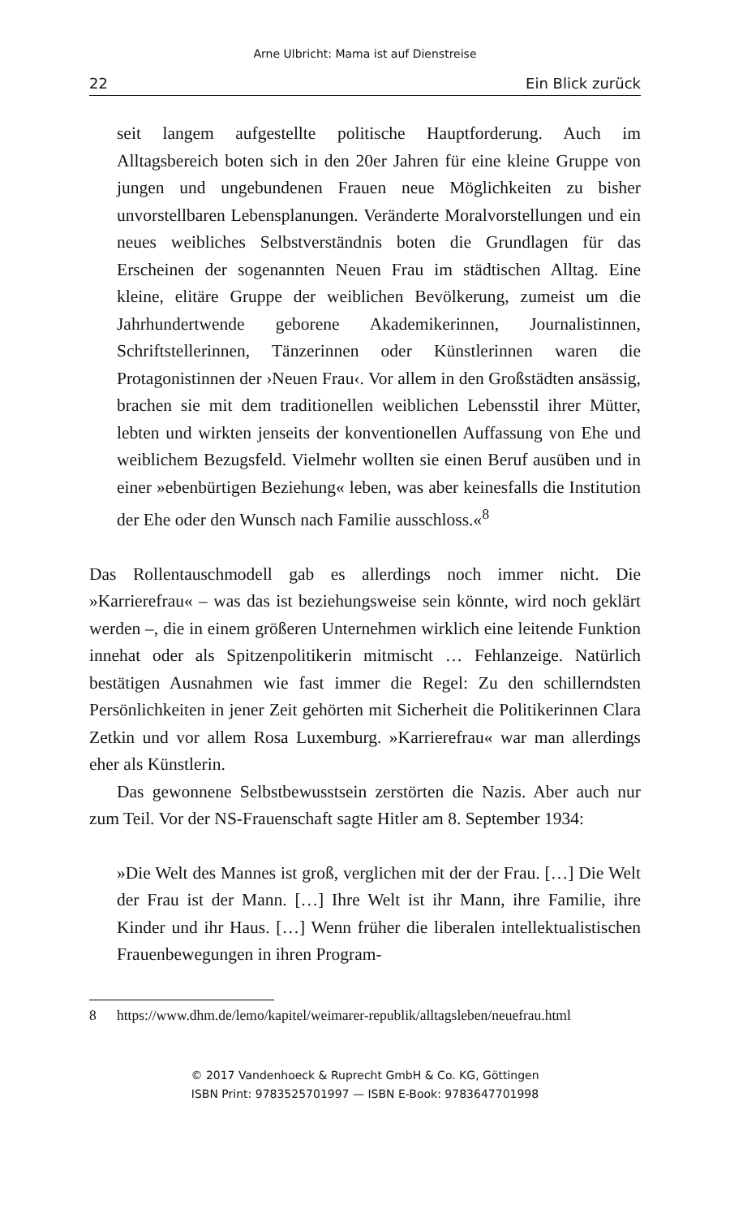Arne Ulbricht: Mama ist auf Dienstreise
22 Ein Blick zurück
seit langem aufgestellte politische Hauptforderung. Auch im Alltagsbereich boten sich in den 20er Jahren für eine kleine Gruppe von jungen und ungebundenen Frauen neue Möglichkeiten zu bisher unvorstellbaren Lebensplanungen. Veränderte Moralvorstellungen und ein neues weibliches Selbstverständnis boten die Grundlagen für das Erscheinen der sogenannten Neuen Frau im städtischen Alltag. Eine kleine, elitäre Gruppe der weiblichen Bevölkerung, zumeist um die Jahrhundertwende geborene Akademikerinnen, Journalistinnen, Schriftstellerinnen, Tänzerinnen oder Künstlerinnen waren die Protagonistinnen der ›Neuen Frau‹. Vor allem in den Großstädten ansässig, brachen sie mit dem traditionellen weiblichen Lebensstil ihrer Mütter, lebten und wirkten jenseits der konventionellen Auffassung von Ehe und weiblichem Bezugsfeld. Vielmehr wollten sie einen Beruf ausüben und in einer »ebenbürtigen Beziehung« leben, was aber keinesfalls die Institution der Ehe oder den Wunsch nach Familie ausschloss.«<sup>8</sup>
Das Rollentauschmodell gab es allerdings noch immer nicht. Die »Karrierefrau« – was das ist beziehungsweise sein könnte, wird noch geklärt werden –, die in einem größeren Unternehmen wirklich eine leitende Funktion innehat oder als Spitzenpolitikerin mitmischt … Fehlanzeige. Natürlich bestätigen Ausnahmen wie fast immer die Regel: Zu den schillerndsten Persönlichkeiten in jener Zeit gehörten mit Sicherheit die Politikerinnen Clara Zetkin und vor allem Rosa Luxemburg. »Karrierefrau« war man allerdings eher als Künstlerin.
Das gewonnene Selbstbewusstsein zerstörten die Nazis. Aber auch nur zum Teil. Vor der NS-Frauenschaft sagte Hitler am 8. September 1934:
»Die Welt des Mannes ist groß, verglichen mit der der Frau. […] Die Welt der Frau ist der Mann. […] Ihre Welt ist ihr Mann, ihre Familie, ihre Kinder und ihr Haus. […] Wenn früher die liberalen intellektualistischen Frauenbewegungen in ihren Program-
8 https://www.dhm.de/lemo/kapitel/weimarer-republik/alltagsleben/neuefrau.html
© 2017 Vandenhoeck & Ruprecht GmbH & Co. KG, Göttingen
ISBN Print: 9783525701997 — ISBN E-Book: 9783647701998